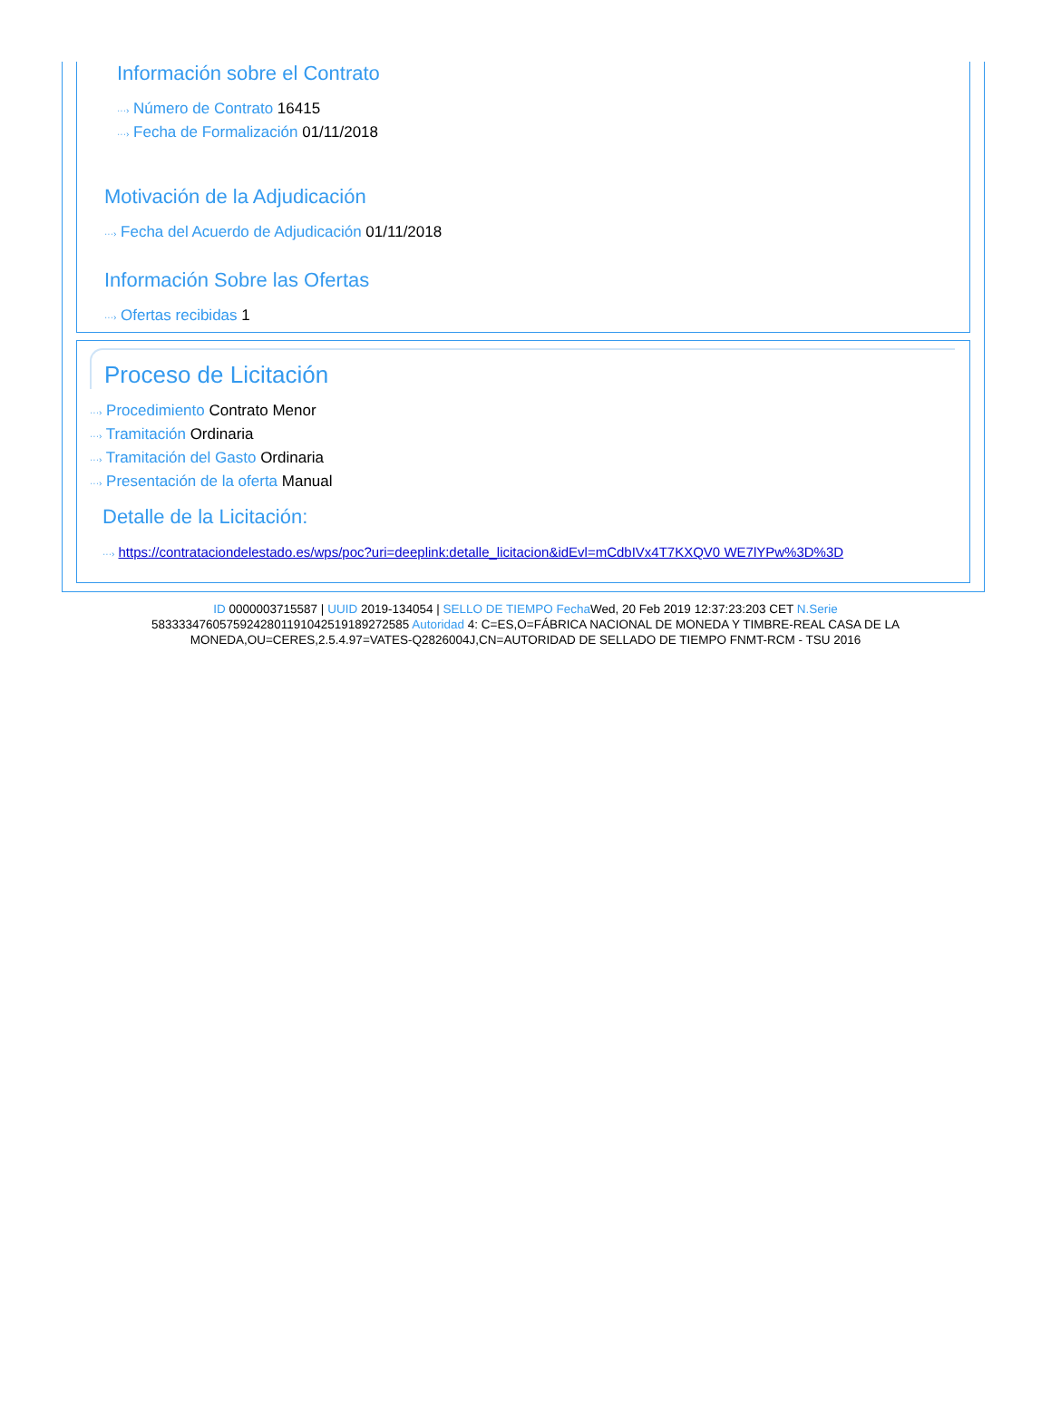Información sobre el Contrato
···› Número de Contrato 16415
···› Fecha de Formalización 01/11/2018
Motivación de la Adjudicación
···› Fecha del Acuerdo de Adjudicación 01/11/2018
Información Sobre las Ofertas
···› Ofertas recibidas 1
Proceso de Licitación
···› Procedimiento Contrato Menor
···› Tramitación Ordinaria
···› Tramitación del Gasto Ordinaria
···› Presentación de la oferta Manual
Detalle de la Licitación:
···› https://contrataciondelestado.es/wps/poc?uri=deeplink:detalle_licitacion&idEvl=mCdbIVx4T7KXQV0 WE7lYPw%3D%3D
ID 0000003715587 | UUID 2019-134054 | SELLO DE TIEMPO Fecha Wed, 20 Feb 2019 12:37:23:203 CET N.Serie 583333476057592428011910425191892725​85 Autoridad 4: C=ES,O=FÁBRICA NACIONAL DE MONEDA Y TIMBRE-REAL CASA DE LA MONEDA,OU=CERES,2.5.4.97=VATES-Q2826004J,CN=AUTORIDAD DE SELLADO DE TIEMPO FNMT-RCM - TSU 2016